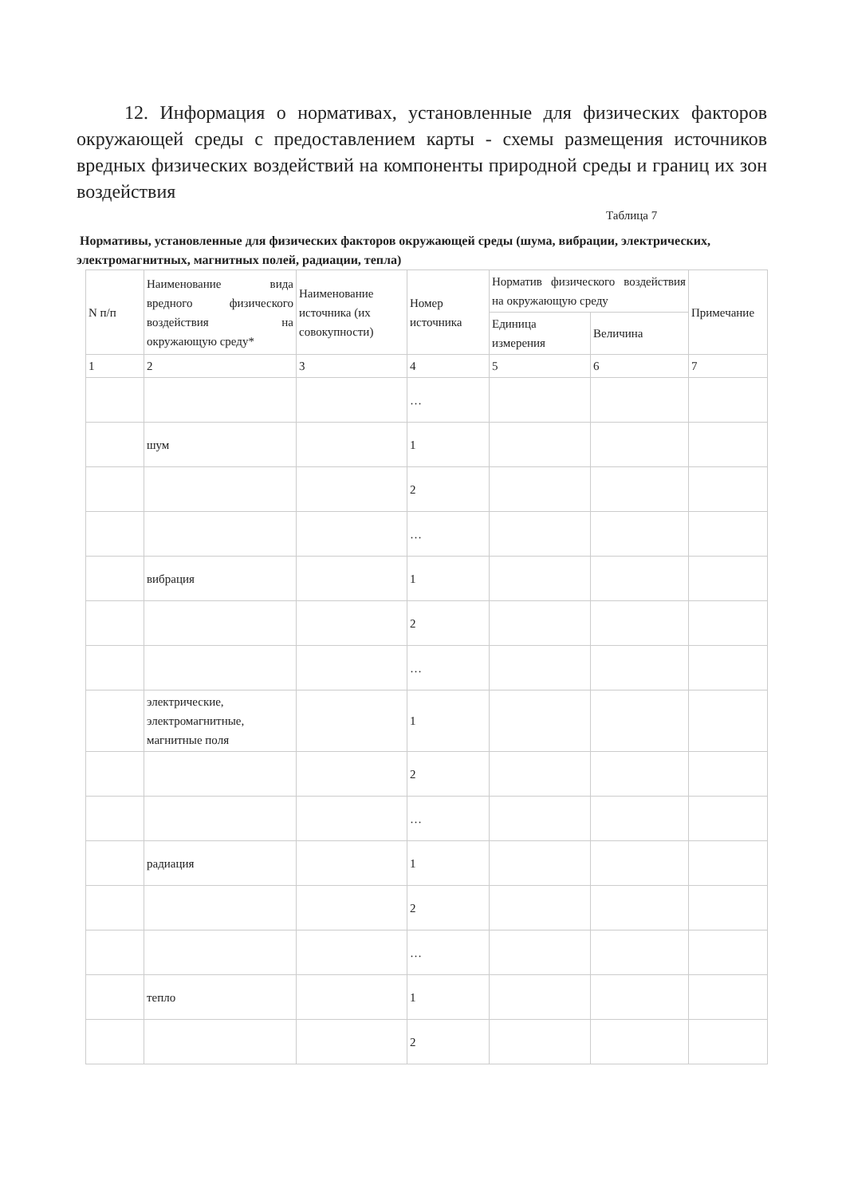12. Информация о нормативах, установленные для физических факторов окружающей среды с предоставлением карты - схемы размещения источников вредных физических воздействий на компоненты природной среды и границ их зон воздействия
Таблица 7
Нормативы, установленные для физических факторов окружающей среды (шума, вибрации, электрических, электромагнитных, магнитных полей, радиации, тепла)
| N п/п | Наименование вида вредного физического воздействия на окружающую среду* | Наименование источника (их совокупности) | Номер источника | Норматив физического воздействия на окружающую среду | | Примечание |
| --- | --- | --- | --- | --- | --- | --- |
| | | | | Единица измерения | Величина | |
| 1 | 2 | 3 | 4 | 5 | 6 | 7 |
| | | | … | | | |
| | шум | | 1 | | | |
| | | | 2 | | | |
| | | | … | | | |
| | вибрация | | 1 | | | |
| | | | 2 | | | |
| | | | … | | | |
| | электрические, электромагнитные, магнитные поля | | 1 | | | |
| | | | 2 | | | |
| | | | … | | | |
| | радиация | | 1 | | | |
| | | | 2 | | | |
| | | | … | | | |
| | тепло | | 1 | | | |
| | | | 2 | | | |